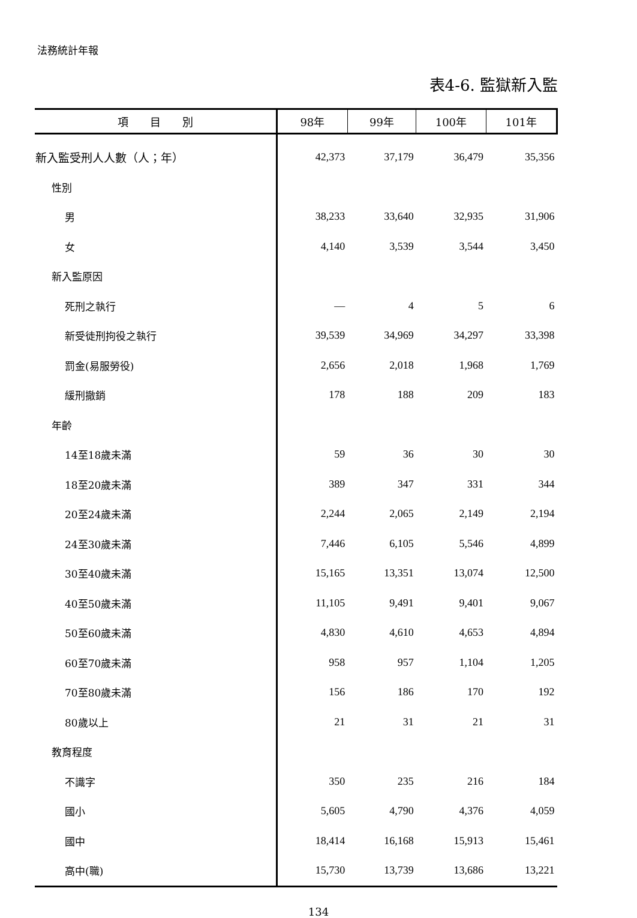法務統計年報
表4-6. 監獄新入監
| 項 目 別 | 98年 | 99年 | 100年 | 101年 |
| --- | --- | --- | --- | --- |
| 新入監受刑人人數（人；年） | 42,373 | 37,179 | 36,479 | 35,356 |
| 性別 | | | | |
| 男 | 38,233 | 33,640 | 32,935 | 31,906 |
| 女 | 4,140 | 3,539 | 3,544 | 3,450 |
| 新入監原因 | | | | |
| 死刑之執行 | — | 4 | 5 | 6 |
| 新受徒刑拘役之執行 | 39,539 | 34,969 | 34,297 | 33,398 |
| 罰金(易服勞役) | 2,656 | 2,018 | 1,968 | 1,769 |
| 緩刑撤銷 | 178 | 188 | 209 | 183 |
| 年齡 | | | | |
| 14至18歲未滿 | 59 | 36 | 30 | 30 |
| 18至20歲未滿 | 389 | 347 | 331 | 344 |
| 20至24歲未滿 | 2,244 | 2,065 | 2,149 | 2,194 |
| 24至30歲未滿 | 7,446 | 6,105 | 5,546 | 4,899 |
| 30至40歲未滿 | 15,165 | 13,351 | 13,074 | 12,500 |
| 40至50歲未滿 | 11,105 | 9,491 | 9,401 | 9,067 |
| 50至60歲未滿 | 4,830 | 4,610 | 4,653 | 4,894 |
| 60至70歲未滿 | 958 | 957 | 1,104 | 1,205 |
| 70至80歲未滿 | 156 | 186 | 170 | 192 |
| 80歲以上 | 21 | 31 | 21 | 31 |
| 教育程度 | | | | |
| 不識字 | 350 | 235 | 216 | 184 |
| 國小 | 5,605 | 4,790 | 4,376 | 4,059 |
| 國中 | 18,414 | 16,168 | 15,913 | 15,461 |
| 高中(職) | 15,730 | 13,739 | 13,686 | 13,221 |
134